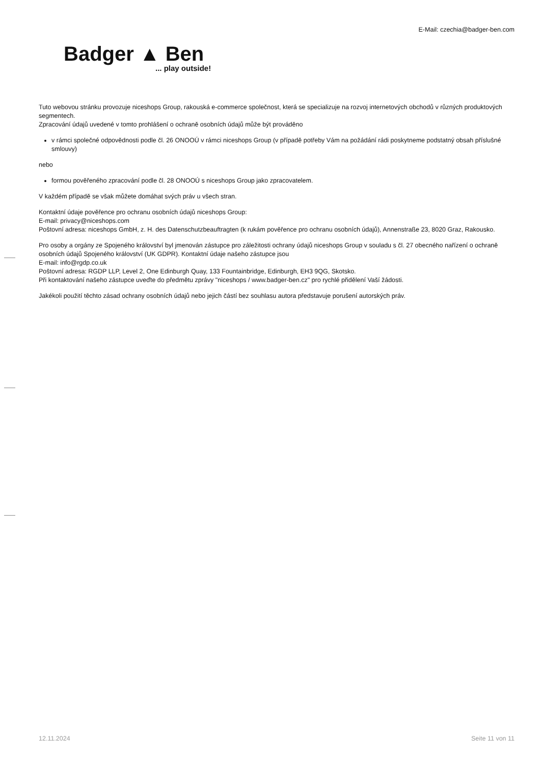E-Mail: czechia@badger-ben.com
Badger ▲ Ben... play outside!
Tuto webovou stránku provozuje niceshops Group, rakouská e-commerce společnost, která se specializuje na rozvoj internetových obchodů v různých produktových segmentech.
Zpracování údajů uvedené v tomto prohlášení o ochraně osobních údajů může být prováděno
v rámci společné odpovědnosti podle čl. 26 ONOOÚ v rámci niceshops Group (v případě potřeby Vám na požádání rádi poskytneme podstatný obsah příslušné smlouvy)
nebo
formou pověřeného zpracování podle čl. 28 ONOOÚ s niceshops Group jako zpracovatelem.
V každém případě se však můžete domáhat svých práv u všech stran.
Kontaktní údaje pověřence pro ochranu osobních údajů niceshops Group:
E-mail: privacy@niceshops.com
Poštovní adresa: niceshops GmbH, z. H. des Datenschutzbeauftragten (k rukám pověřence pro ochranu osobních údajů), Annenstraße 23, 8020 Graz, Rakousko.
Pro osoby a orgány ze Spojeného království byl jmenován zástupce pro záležitosti ochrany údajů niceshops Group v souladu s čl. 27 obecného nařízení o ochraně osobních údajů Spojeného království (UK GDPR). Kontaktní údaje našeho zástupce jsou
E-mail: info@rgdp.co.uk
Poštovní adresa: RGDP LLP, Level 2, One Edinburgh Quay, 133 Fountainbridge, Edinburgh, EH3 9QG, Skotsko.
Při kontaktování našeho zástupce uveďte do předmětu zprávy "niceshops / www.badger-ben.cz" pro rychlé přidělení Vaší žádosti.
Jakékoli použití těchto zásad ochrany osobních údajů nebo jejich částí bez souhlasu autora představuje porušení autorských práv.
12.11.2024 Seite 11 von 11